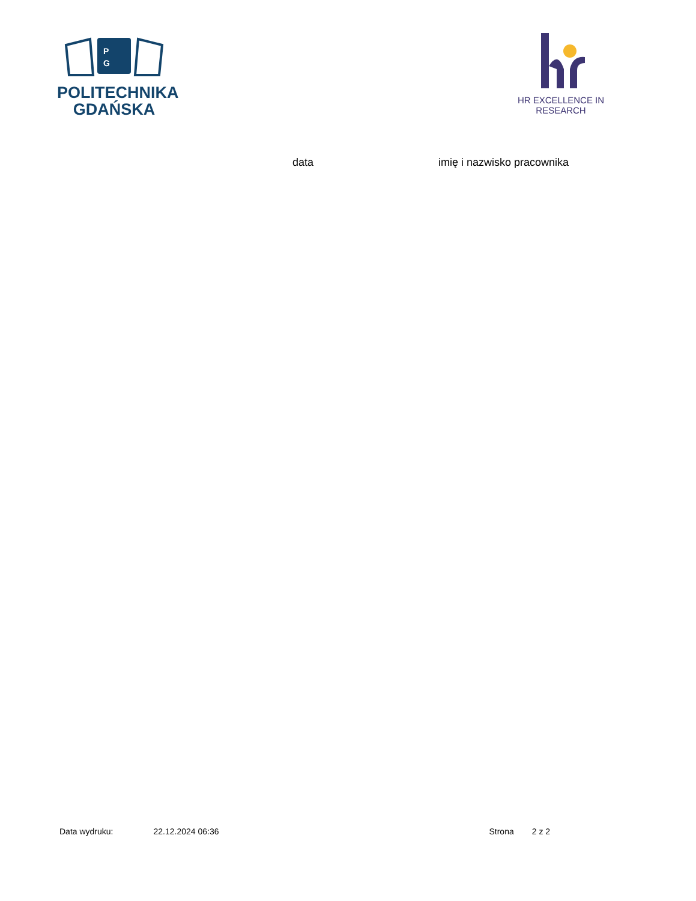P
G
POLITECHNIKA
GDAŃSKA
HR EXCELLENCE IN RESEARCH
data imię i nazwisko pracownika
Data wydruku: 22.12.2024 06:36 Strona 2 z 2